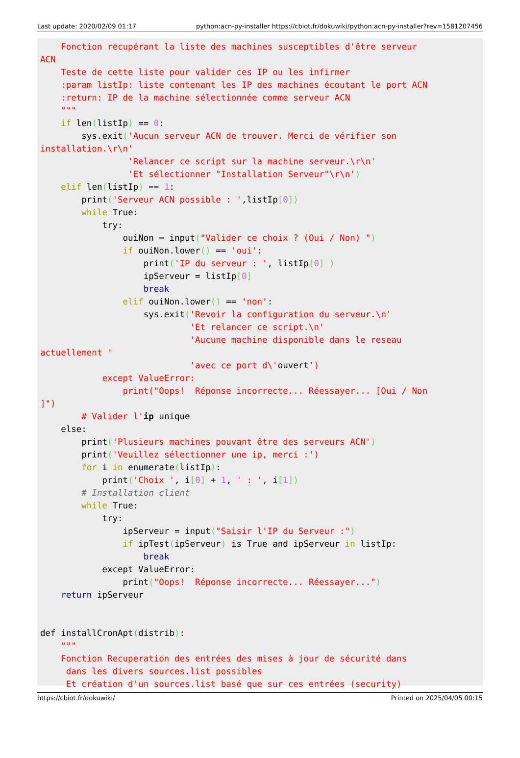Last update: 2020/02/09 01:17 python:acn-py-installer https://cbiot.fr/dokuwiki/python:acn-py-installer?rev=1581207456
    Fonction recupérant la liste des machines susceptibles d'être serveur
ACN
    Teste de cette liste pour valider ces IP ou les infirmer
    :param listIp: liste contenant les IP des machines écoutant le port ACN
    :return: IP de la machine sélectionnée comme serveur ACN
    """
    if len(listIp) == 0:
        sys.exit('Aucun serveur ACN de trouver. Merci de vérifier son
installation.\r\n'
                 'Relancer ce script sur la machine serveur.\r\n'
                 'Et sélectionner "Installation Serveur"\r\n')
    elif len(listIp) == 1:
        print('Serveur ACN possible : ',listIp[0])
        while True:
            try:
                ouiNon = input("Valider ce choix ? (Oui / Non) ")
                if ouiNon.lower() == 'oui':
                    print('IP du serveur : ', listIp[0] )
                    ipServeur = listIp[0]
                    break
                elif ouiNon.lower() == 'non':
                    sys.exit('Revoir la configuration du serveur.\n'
                             'Et relancer ce script.\n'
                             'Aucune machine disponible dans le reseau
actuellement '
                             'avec ce port d\'ouvert')
            except ValueError:
                print("Oops!  Réponse incorrecte... Réessayer... [Oui / Non
]")
        # Valider l'ip unique
    else:
        print('Plusieurs machines pouvant être des serveurs ACN')
        print('Veuillez sélectionner une ip, merci :')
        for i in enumerate(listIp):
            print('Choix ', i[0] + 1, ' : ', i[1])
        # Installation client
        while True:
            try:
                ipServeur = input("Saisir l'IP du Serveur :")
                if ipTest(ipServeur) is True and ipServeur in listIp:
                    break
            except ValueError:
                print("Oops!  Réponse incorrecte... Réessayer...")
    return ipServeur


def installCronApt(distrib):
    """
    Fonction Recuperation des entrées des mises à jour de sécurité dans
     dans les divers sources.list possibles
     Et création d'un sources.list basé que sur ces entrées (security)
https://cbiot.fr/dokuwiki/ Printed on 2025/04/05 00:15